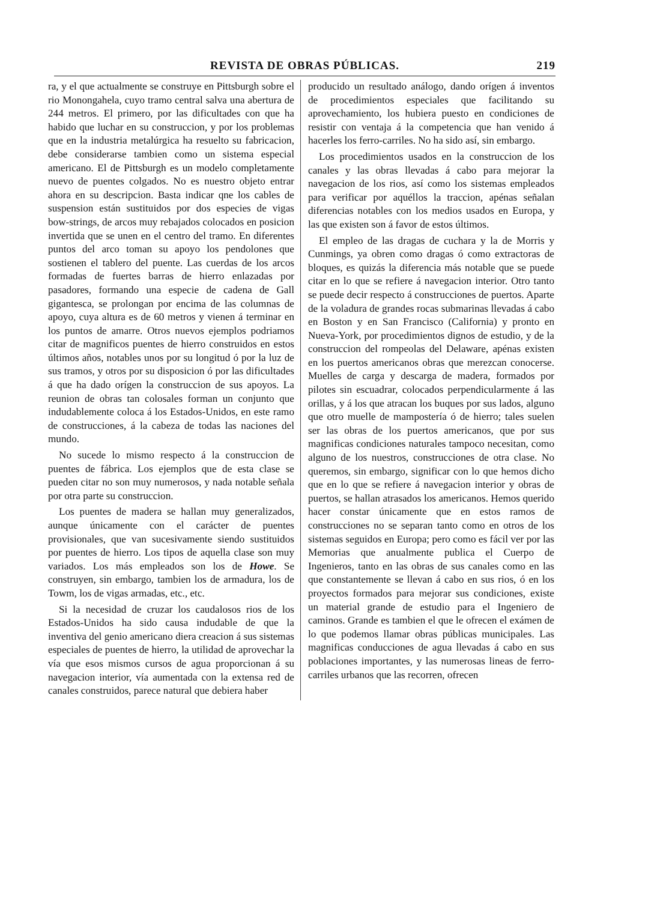REVISTA DE OBRAS PÚBLICAS. 219
ra, y el que actualmente se construye en Pittsburgh sobre el rio Monongahela, cuyo tramo central salva una abertura de 244 metros. El primero, por las dificultades con que ha habido que luchar en su construccion, y por los problemas que en la industria metalúrgica ha resuelto su fabricacion, debe considerarse tambien como un sistema especial americano. El de Pittsburgh es un modelo completamente nuevo de puentes colgados. No es nuestro objeto entrar ahora en su descripcion. Basta indicar qne los cables de suspension están sustituidos por dos especies de vigas bow-strings, de arcos muy rebajados colocados en posicion invertida que se unen en el centro del tramo. En diferentes puntos del arco toman su apoyo los pendolones que sostienen el tablero del puente. Las cuerdas de los arcos formadas de fuertes barras de hierro enlazadas por pasadores, formando una especie de cadena de Gall gigantesca, se prolongan por encima de las columnas de apoyo, cuya altura es de 60 metros y vienen á terminar en los puntos de amarre. Otros nuevos ejemplos podriamos citar de magnificos puentes de hierro construidos en estos últimos años, notables unos por su longitud ó por la luz de sus tramos, y otros por su disposicion ó por las dificultades á que ha dado orígen la construccion de sus apoyos. La reunion de obras tan colosales forman un conjunto que indudablemente coloca á los Estados-Unidos, en este ramo de construcciones, á la cabeza de todas las naciones del mundo.
No sucede lo mismo respecto á la construccion de puentes de fábrica. Los ejemplos que de esta clase se pueden citar no son muy numerosos, y nada notable señala por otra parte su construccion.
Los puentes de madera se hallan muy generalizados, aunque únicamente con el carácter de puentes provisionales, que van sucesivamente siendo sustituidos por puentes de hierro. Los tipos de aquella clase son muy variados. Los más empleados son los de Howe. Se construyen, sin embargo, tambien los de armadura, los de Towm, los de vigas armadas, etc., etc.
Si la necesidad de cruzar los caudalosos rios de los Estados-Unidos ha sido causa indudable de que la inventiva del genio americano diera creacion á sus sistemas especiales de puentes de hierro, la utilidad de aprovechar la vía que esos mismos cursos de agua proporcionan á su navegacion interior, vía aumentada con la extensa red de canales construidos, parece natural que debiera haber
producido un resultado análogo, dando orígen á inventos de procedimientos especiales que facilitando su aprovechamiento, los hubiera puesto en condiciones de resistir con ventaja á la competencia que han venido á hacerles los ferro-carriles. No ha sido así, sin embargo.
Los procedimientos usados en la construccion de los canales y las obras llevadas á cabo para mejorar la navegacion de los rios, así como los sistemas empleados para verificar por aquéllos la traccion, apénas señalan diferencias notables con los medios usados en Europa, y las que existen son á favor de estos últimos.
El empleo de las dragas de cuchara y la de Morris y Cunmings, ya obren como dragas ó como extractoras de bloques, es quizás la diferencia más notable que se puede citar en lo que se refiere á navegacion interior. Otro tanto se puede decir respecto á construcciones de puertos. Aparte de la voladura de grandes rocas submarinas llevadas á cabo en Boston y en San Francisco (California) y pronto en Nueva-York, por procedimientos dignos de estudio, y de la construccion del rompeolas del Delaware, apénas existen en los puertos americanos obras que merezcan conocerse. Muelles de carga y descarga de madera, formados por pilotes sin escuadrar, colocados perpendicularmente á las orillas, y á los que atracan los buques por sus lados, alguno que otro muelle de mampostería ó de hierro; tales suelen ser las obras de los puertos americanos, que por sus magnificas condiciones naturales tampoco necesitan, como alguno de los nuestros, construcciones de otra clase. No queremos, sin embargo, significar con lo que hemos dicho que en lo que se refiere á navegacion interior y obras de puertos, se hallan atrasados los americanos. Hemos querido hacer constar únicamente que en estos ramos de construcciones no se separan tanto como en otros de los sistemas seguidos en Europa; pero como es fácil ver por las Memorias que anualmente publica el Cuerpo de Ingenieros, tanto en las obras de sus canales como en las que constantemente se llevan á cabo en sus rios, ó en los proyectos formados para mejorar sus condiciones, existe un material grande de estudio para el Ingeniero de caminos. Grande es tambien el que le ofrecen el exámen de lo que podemos llamar obras públicas municipales. Las magnificas conducciones de agua llevadas á cabo en sus poblaciones importantes, y las numerosas lineas de ferro-carriles urbanos que las recorren, ofrecen